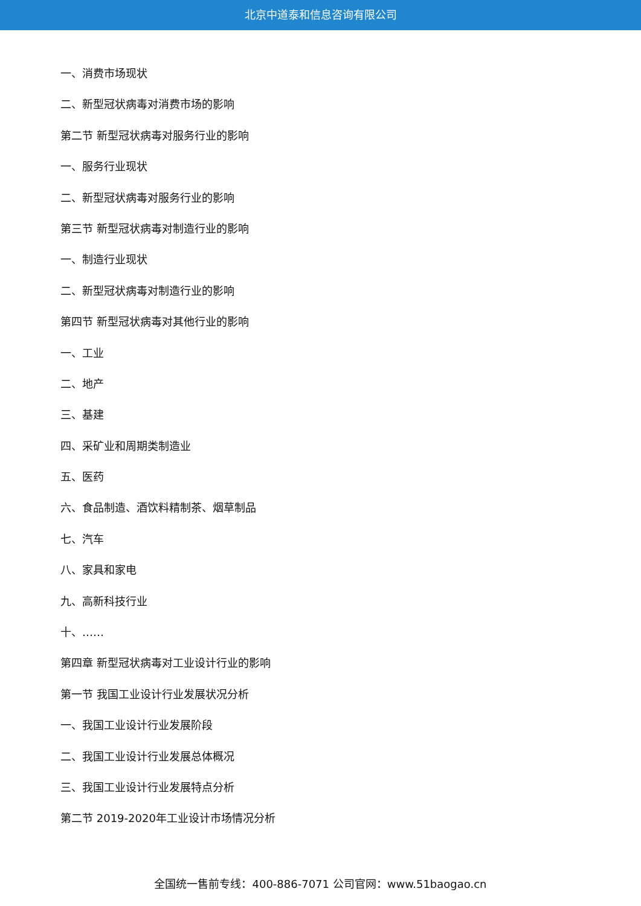北京中道泰和信息咨询有限公司
一、消费市场现状
二、新型冠状病毒对消费市场的影响
第二节 新型冠状病毒对服务行业的影响
一、服务行业现状
二、新型冠状病毒对服务行业的影响
第三节 新型冠状病毒对制造行业的影响
一、制造行业现状
二、新型冠状病毒对制造行业的影响
第四节 新型冠状病毒对其他行业的影响
一、工业
二、地产
三、基建
四、采矿业和周期类制造业
五、医药
六、食品制造、酒饮料精制茶、烟草制品
七、汽车
八、家具和家电
九、高新科技行业
十、……
第四章 新型冠状病毒对工业设计行业的影响
第一节 我国工业设计行业发展状况分析
一、我国工业设计行业发展阶段
二、我国工业设计行业发展总体概况
三、我国工业设计行业发展特点分析
第二节 2019-2020年工业设计市场情况分析
全国统一售前专线：400-886-7071 公司官网：www.51baogao.cn